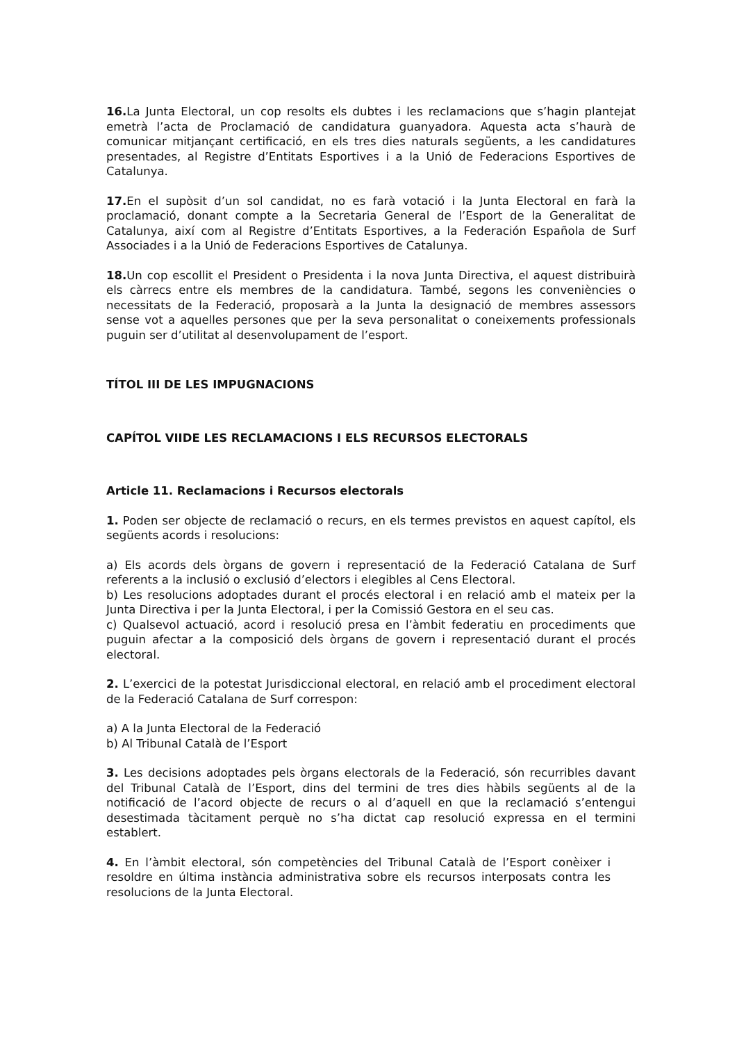16. La Junta Electoral, un cop resolts els dubtes i les reclamacions que s’hagin plantejat emetrà l’acta de Proclamació de candidatura guanyadora. Aquesta acta s’haurà de comunicar mitjançant certificació, en els tres dies naturals següents, a les candidatures presentades, al Registre d’Entitats Esportives i a la Unió de Federacions Esportives de Catalunya.
17. En el supòsit d’un sol candidat, no es farà votació i la Junta Electoral en farà la proclamació, donant compte a la Secretaria General de l’Esport de la Generalitat de Catalunya, així com al Registre d’Entitats Esportives, a la Federación Española de Surf Associades i a la Unió de Federacions Esportives de Catalunya.
18. Un cop escollit el President o Presidenta i la nova Junta Directiva, el aquest distribuirà els càrrecs entre els membres de la candidatura. També, segons les conveniències o necessitats de la Federació, proposarà a la Junta la designació de membres assessors sense vot a aquelles persones que per la seva personalitat o coneixements professionals puguin ser d’utilitat al desenvolupament de l’esport.
TÍTOL III DE LES IMPUGNACIONS
CAPÍTOL VIIDE LES RECLAMACIONS I ELS RECURSOS ELECTORALS
Article 11. Reclamacions i Recursos electorals
1. Poden ser objecte de reclamació o recurs, en els termes previstos en aquest capítol, els següents acords i resolucions:
a) Els acords dels òrgans de govern i representació de la Federació Catalana de Surf referents a la inclusió o exclusió d’electors i elegibles al Cens Electoral.
b) Les resolucions adoptades durant el procés electoral i en relació amb el mateix per la Junta Directiva i per la Junta Electoral, i per la Comissió Gestora en el seu cas.
c) Qualsevol actuació, acord i resolució presa en l’àmbit federatiu en procediments que puguin afectar a la composició dels òrgans de govern i representació durant el procés electoral.
2. L’exercici de la potestat Jurisdiccional electoral, en relació amb el procediment electoral de la Federació Catalana de Surf correspon:
a) A la Junta Electoral de la Federació
b) Al Tribunal Català de l’Esport
3. Les decisions adoptades pels òrgans electorals de la Federació, són recurribles davant del Tribunal Català de l’Esport, dins del termini de tres dies hàbils següents al de la notificació de l’acord objecte de recurs o al d’aquell en que la reclamació s’entengui desestimada tàcitament perquè no s’ha dictat cap resolució expressa en el termini establert.
4. En l’àmbit electoral, són competències del Tribunal Català de l’Esport conèixer i resoldre en última instància administrativa sobre els recursos interposats contra les resolucions de la Junta Electoral.